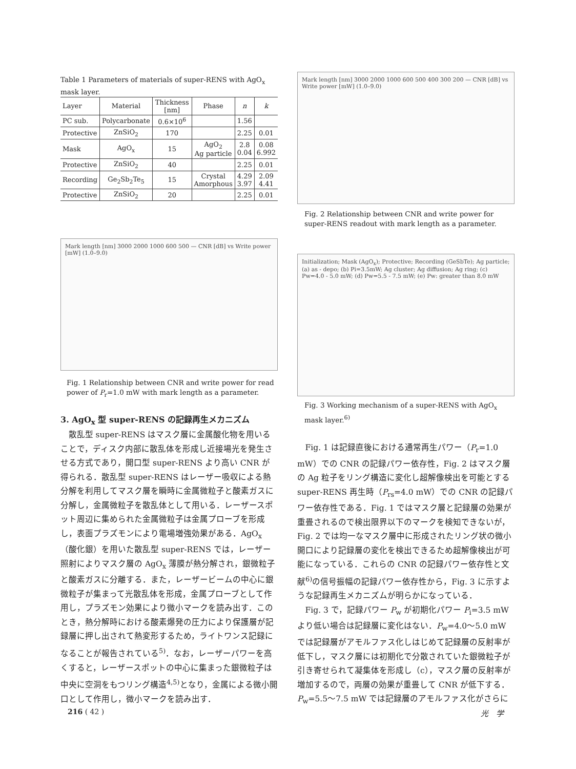Table 1 Parameters of materials of super-RENS with AgO<sub>x</sub> mask layer.
| Layer | Material | Thickness [nm] | Phase | n | k |
| --- | --- | --- | --- | --- | --- |
| PC sub. | Polycarbonate | 0.6×10<sup>6</sup> | | 1.56 | |
| Protective | ZnSiO<sub>2</sub> | 170 | | 2.25 | 0.01 |
| Mask | AgO<sub>x</sub> | 15 | AgO<sub>2</sub> Ag particle | 2.8 0.04 | 0.08 6.992 |
| Protective | ZnSiO<sub>2</sub> | 40 | | 2.25 | 0.01 |
| Recording | Ge<sub>2</sub>Sb<sub>2</sub>Te<sub>5</sub> | 15 | Crystal Amorphous | 4.29 3.97 | 2.09 4.41 |
| Protective | ZnSiO<sub>2</sub> | 20 | | 2.25 | 0.01 |
Mark length [nm] 3000 2000 1000 600 500 — CNR [dB] vs Write power [mW] (1.0–9.0)
Fig. 1 Relationship between CNR and write power for read power of P<sub>r</sub>=1.0 mW with mark length as a parameter.
3. AgO<sub>x</sub> 型 super-RENS の記録再生メカニズム
散乱型 super-RENS はマスク層に金属酸化物を用いることで，ディスク内部に散乱体を形成し近接場光を発生させる方式であり，開口型 super-RENS より高い CNR が得られる．散乱型 super-RENS はレーザー吸収による熱分解を利用してマスク層を瞬時に金属微粒子と酸素ガスに分解し，金属微粒子を散乱体として用いる．レーザースポット周辺に集められた金属微粒子は金属プローブを形成し，表面プラズモンにより電場増強効果がある．AgO<sub>x</sub>（酸化銀）を用いた散乱型 super-RENS では，レーザー照射によりマスク層の AgO<sub>x</sub> 薄膜が熱分解され，銀微粒子と酸素ガスに分離する．また，レーザービームの中心に銀微粒子が集まって光散乱体を形成，金属プローブとして作用し，プラズモン効果により微小マークを読み出す．このとき，熱分解時における酸素爆発の圧力により保護層が記録層に押し出されて熱変形するため，ライトワンス記録になることが報告されている<sup>5)</sup>．なお，レーザーパワーを高くすると，レーザースポットの中心に集まった銀微粒子は中央に空洞をもつリング構造<sup>4,5)</sup>となり，金属による微小開口として作用し，微小マークを読み出す．
Mark length [nm] 3000 2000 1000 600 500 400 300 200 — CNR [dB] vs Write power [mW] (1.0–9.0)
Fig. 2 Relationship between CNR and write power for super-RENS readout with mark length as a parameter.
Initialization; Mask (AgO<sub>x</sub>); Protective; Recording (GeSbTe); Ag particle; (a) as - depo; (b) Pi=3.5mW; Ag cluster; Ag diffusion; Ag ring; (c) Pw=4.0 - 5.0 mW; (d) Pw=5.5 - 7.5 mW; (e) Pw: greater than 8.0 mW
Fig. 3 Working mechanism of a super-RENS with AgO<sub>x</sub> mask layer.<sup>6)</sup>
Fig. 1 は記録直後における通常再生パワー（P<sub>r</sub>=1.0 mW）での CNR の記録パワー依存性，Fig. 2 はマスク層の Ag 粒子をリング構造に変化し超解像検出を可能とする super-RENS 再生時（P<sub>rs</sub>=4.0 mW）での CNR の記録パワー依存性である．Fig. 1 ではマスク層と記録層の効果が重畳されるので検出限界以下のマークを検知できないが，Fig. 2 では均一なマスク層中に形成されたリング状の微小開口により記録層の変化を検出できるため超解像検出が可能になっている．これらの CNR の記録パワー依存性と文献<sup>6)</sup>の信号振幅の記録パワー依存性から，Fig. 3 に示すような記録再生メカニズムが明らかになっている．
Fig. 3 で，記録パワー P<sub>w</sub> が初期化パワー P<sub>i</sub>=3.5 mW より低い場合は記録層に変化はない．P<sub>w</sub>=4.0〜5.0 mW では記録層がアモルファス化しはじめて記録層の反射率が低下し，マスク層には初期化で分散されていた銀微粒子が引き寄せられて凝集体を形成し（c），マスク層の反射率が増加するので，両層の効果が重畳して CNR が低下する．P<sub>w</sub>=5.5〜7.5 mW では記録層のアモルファス化がさらに
216 ( 42 ) 光　学